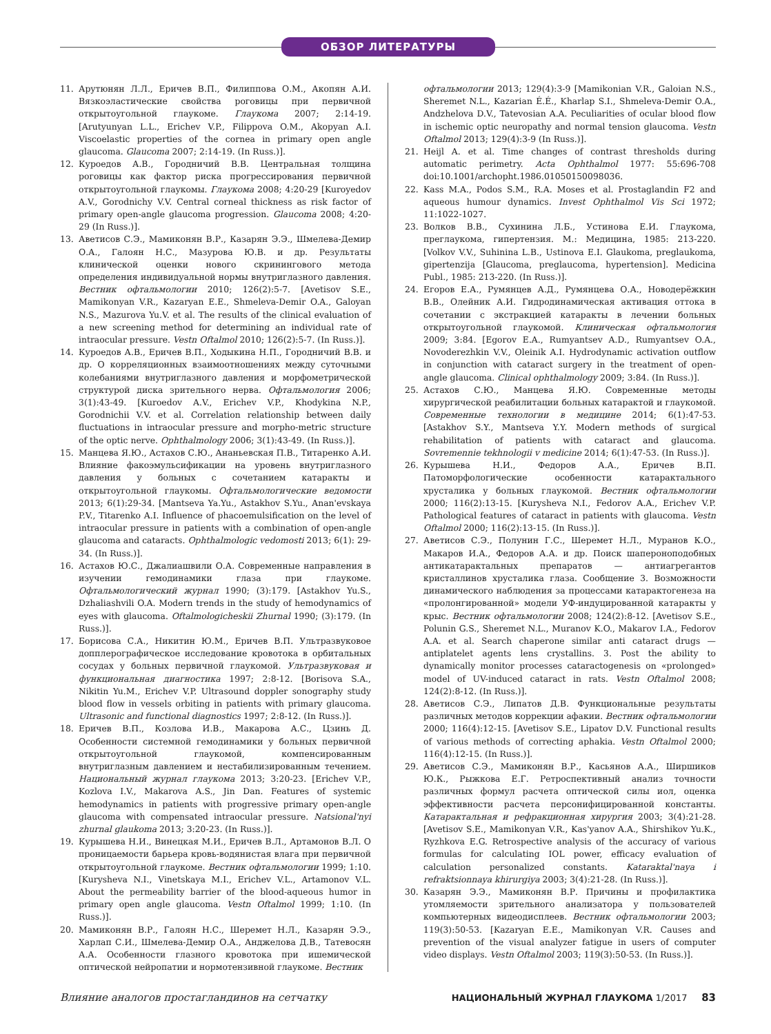ОБЗОР ЛИТЕРАТУРЫ
11. Арутюнян Л.Л., Еричев В.П., Филиппова О.М., Акопян А.И. Вязкоэластические свойства роговицы при первичной открытоугольной глаукоме. Глаукома 2007; 2:14-19. [Arutyunyan L.L., Erichev V.P., Filippova O.M., Akopyan A.I. Viscoelastic properties of the cornea in primary open angle glaucoma. Glaucoma 2007; 2:14-19. (In Russ.)].
12. Куроедов А.В., Городничий В.В. Центральная толщина роговицы как фактор риска прогрессирования первичной открытоугольной глаукомы. Глаукома 2008; 4:20-29 [Kuroyedov A.V., Gorodnichy V.V. Central corneal thickness as risk factor of primary open-angle glaucoma progression. Glaucoma 2008; 4:20-29 (In Russ.)].
13. Аветисов С.Э., Мамиконян В.Р., Казарян Э.Э., Шмелева-Демир О.А., Галоян Н.С., Мазурова Ю.В. и др. Результаты клинической оценки нового скринингового метода определения индивидуальной нормы внутриглазного давления. Вестник офтальмологии 2010; 126(2):5-7. [Avetisov S.E., Mamikonyan V.R., Kazaryan E.E., Shmeleva-Demir O.A., Galoyan N.S., Mazurova Yu.V. et al. The results of the clinical evaluation of a new screening method for determining an individual rate of intraocular pressure. Vestn Oftalmol 2010; 126(2):5-7. (In Russ.)].
14. Куроедов А.В., Еричев В.П., Ходыкина Н.П., Городничий В.В. и др. О корреляционных взаимоотношениях между суточными колебаниями внутриглазного давления и морфометрической структурой диска зрительного нерва. Офтальмология 2006; 3(1):43-49. [Kuroedov A.V., Erichev V.P., Khodykina N.P., Gorodnichii V.V. et al. Correlation relationship between daily fluctuations in intraocular pressure and morpho-metric structure of the optic nerve. Ophthalmology 2006; 3(1):43-49. (In Russ.)].
15. Манцева Я.Ю., Астахов С.Ю., Ананьевская П.В., Титаренко А.И. Влияние факоэмульсификации на уровень внутриглазного давления у больных с сочетанием катаракты и открытоугольной глаукомы. Офтальмологические ведомости 2013; 6(1):29-34. [Mantseva Ya.Yu., Astakhov S.Yu., Anan'evskaya P.V., Titarenko A.I. Influence of phacoemulsification on the level of intraocular pressure in patients with a combination of open-angle glaucoma and cataracts. Ophthalmologic vedomosti 2013; 6(1): 29-34. (In Russ.)].
16. Астахов Ю.С., Джалиашвили О.А. Современные направления в изучении гемодинамики глаза при глаукоме. Офтальмологический журнал 1990; (3):179. [Astakhov Yu.S., Dzhaliashvili O.A. Modern trends in the study of hemodynamics of eyes with glaucoma. Oftalmologicheskii Zhurnal 1990; (3):179. (In Russ.)].
17. Борисова С.А., Никитин Ю.М., Еричев В.П. Ультразвуковое допплерографическое исследование кровотока в орбитальных сосудах у больных первичной глаукомой. Ультразвуковая и функциональная диагностика 1997; 2:8-12. [Borisova S.A., Nikitin Yu.M., Erichev V.P. Ultrasound doppler sonography study blood flow in vessels orbiting in patients with primary glaucoma. Ultrasonic and functional diagnostics 1997; 2:8-12. (In Russ.)].
18. Еричев В.П., Козлова И.В., Макарова А.С., Цзинь Д. Особенности системной гемодинамики у больных первичной открытоугольной глаукомой, компенсированным внутриглазным давлением и нестабилизированным течением. Национальный журнал глаукома 2013; 3:20-23. [Erichev V.P., Kozlova I.V., Makarova A.S., Jin Dan. Features of systemic hemodynamics in patients with progressive primary open-angle glaucoma with compensated intraocular pressure. Natsional'nyi zhurnal glaukoma 2013; 3:20-23. (In Russ.)].
19. Курышева Н.И., Винецкая М.И., Еричев В.Л., Артамонов В.Л. О проницаемости барьера кровь-водянистая влага при первичной открытоугольной глаукоме. Вестник офтальмологии 1999; 1:10. [Kurysheva N.I., Vinetskaya M.I., Erichev V.L., Artamonov V.L. About the permeability barrier of the blood-aqueous humor in primary open angle glaucoma. Vestn Oftalmol 1999; 1:10. (In Russ.)].
20. Мамиконян В.Р., Галоян Н.С., Шеремет Н.Л., Казарян Э.Э., Харлап С.И., Шмелева-Демир О.А., Анджелова Д.В., Татевосян А.А. Особенности глазного кровотока при ишемической оптической нейропатии и нормотензивной глаукоме. Вестник
офтальмологии 2013; 129(4):3-9 [Mamikonian V.R., Galoian N.S., Sheremet N.L., Kazarian É.É., Kharlap S.I., Shmeleva-Demir O.A., Andzhelova D.V., Tatevosian A.A. Peculiarities of ocular blood flow in ischemic optic neuropathy and normal tension glaucoma. Vestn Oftalmol 2013; 129(4):3-9 (In Russ.)].
21. Heijl A. et al. Time changes of contrast thresholds during automatic perimetry. Acta Ophthalmol 1977: 55:696-708 doi:10.1001/archopht.1986.01050150098036.
22. Kass M.A., Podos S.M., R.A. Moses et al. Prostaglandin F2 and aqueous humour dynamics. Invest Ophthalmol Vis Sci 1972; 11:1022-1027.
23. Волков В.В., Сухинина Л.Б., Устинова Е.И. Глаукома, преглаукома, гипертензия. М.: Медицина, 1985: 213-220. [Volkov V.V., Suhinina L.B., Ustinova E.I. Glaukoma, preglaukoma, gipertenzija [Glaucoma, preglaucoma, hypertension]. Medicina Publ., 1985: 213-220. (In Russ.)].
24. Егоров Е.А., Румянцев А.Д., Румянцева О.А., Новодерёжкин В.В., Олейник А.И. Гидродинамическая активация оттока в сочетании с экстракцией катаракты в лечении больных открытоугольной глаукомой. Клиническая офтальмология 2009; 3:84. [Egorov E.A., Rumyantsev A.D., Rumyantsev O.A., Novoderezhkin V.V., Oleinik A.I. Hydrodynamic activation outflow in conjunction with cataract surgery in the treatment of open-angle glaucoma. Clinical ophthalmology 2009; 3:84. (In Russ.)].
25. Астахов С.Ю., Манцева Я.Ю. Современные методы хирургической реабилитации больных катарактой и глаукомой. Современные технологии в медицине 2014; 6(1):47-53. [Astakhov S.Y., Mantseva Y.Y. Modern methods of surgical rehabilitation of patients with cataract and glaucoma. Sovremennie tekhnologii v medicine 2014; 6(1):47-53. (In Russ.)].
26. Курышева Н.И., Федоров А.А., Еричев В.П. Патоморфологические особенности катарактального хрусталика у больных глаукомой. Вестник офтальмологии 2000; 116(2):13-15. [Kurysheva N.I., Fedorov A.A., Erichev V.P. Pathological features of cataract in patients with glaucoma. Vestn Oftalmol 2000; 116(2):13-15. (In Russ.)].
27. Аветисов С.Э., Полунин Г.С., Шеремет Н.Л., Муранов К.О., Макаров И.А., Федоров А.А. и др. Поиск шапероноподобных антикатарактальных препаратов — антиагрегантов кристаллинов хрусталика глаза. Сообщение 3. Возможности динамического наблюдения за процессами катарактогенеза на «пролонгированной» модели УФ-индуцированной катаракты у крыс. Вестник офтальмологии 2008; 124(2):8-12. [Avetisov S.E., Polunin G.S., Sheremet N.L., Muranov K.O., Makarov I.A., Fedorov A.A. et al. Search chaperone similar anti cataract drugs — antiplatelet agents lens crystallins. 3. Post the ability to dynamically monitor processes cataractogenesis on «prolonged» model of UV-induced cataract in rats. Vestn Oftalmol 2008; 124(2):8-12. (In Russ.)].
28. Аветисов С.Э., Липатов Д.В. Функциональные результаты различных методов коррекции афакии. Вестник офтальмологии 2000; 116(4):12-15. [Avetisov S.E., Lipatov D.V. Functional results of various methods of correcting aphakia. Vestn Oftalmol 2000; 116(4):12-15. (In Russ.)].
29. Аветисов С.Э., Мамиконян В.Р., Касьянов А.А., Ширшиков Ю.К., Рыжкова Е.Г. Ретроспективный анализ точности различных формул расчета оптической силы иол, оценка эффективности расчета персонифицированной константы. Катарактальная и рефракционная хирургия 2003; 3(4):21-28. [Avetisov S.E., Mamikonyan V.R., Kas'yanov A.A., Shirshikov Yu.K., Ryzhkova E.G. Retrospective analysis of the accuracy of various formulas for calculating IOL power, efficacy evaluation of calculation personalized constants. Kataraktal'naya i refraktsionnaya khirurgiya 2003; 3(4):21-28. (In Russ.)].
30. Казарян Э.Э., Мамиконян В.Р. Причины и профилактика утомляемости зрительного анализатора у пользователей компьютерных видеодисплеев. Вестник офтальмологии 2003; 119(3):50-53. [Kazaryan E.E., Mamikonyan V.R. Causes and prevention of the visual analyzer fatigue in users of computer video displays. Vestn Oftalmol 2003; 119(3):50-53. (In Russ.)].
Влияние аналогов простагландинов на сетчатку НАЦИОНАЛЬНЫЙ ЖУРНАЛ ГЛАУКОМА 1/2017 83